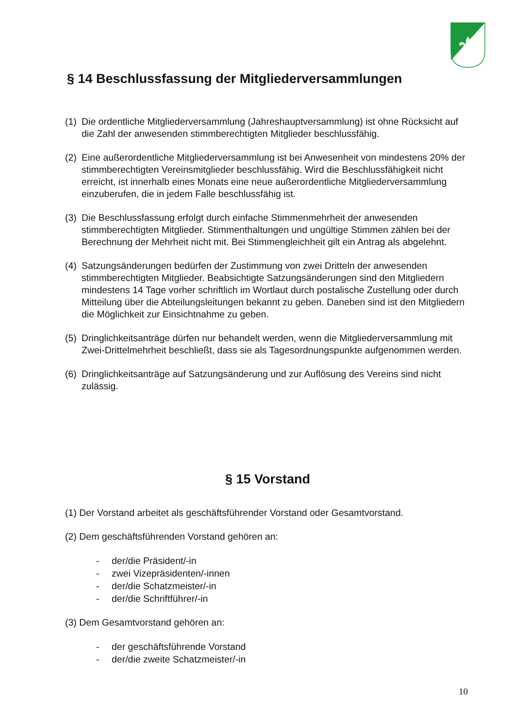⚜
§ 14 Beschlussfassung der Mitgliederversammlungen
(1) Die ordentliche Mitgliederversammlung (Jahreshauptversammlung) ist ohne Rücksicht auf die Zahl der anwesenden stimmberechtigten Mitglieder beschlussfähig.
(2) Eine außerordentliche Mitgliederversammlung ist bei Anwesenheit von mindestens 20% der stimmberechtigten Vereinsmitglieder beschlussfähig. Wird die Beschlussfähigkeit nicht erreicht, ist innerhalb eines Monats eine neue außerordentliche Mitgliederversammlung einzuberufen, die in jedem Falle beschlussfähig ist.
(3) Die Beschlussfassung erfolgt durch einfache Stimmenmehrheit der anwesenden stimmberechtigten Mitglieder. Stimmenthaltungen und ungültige Stimmen zählen bei der Berechnung der Mehrheit nicht mit. Bei Stimmengleichheit gilt ein Antrag als abgelehnt.
(4) Satzungsänderungen bedürfen der Zustimmung von zwei Dritteln der anwesenden stimmberechtigten Mitglieder. Beabsichtigte Satzungsänderungen sind den Mitgliedern mindestens 14 Tage vorher schriftlich im Wortlaut durch postalische Zustellung oder durch Mitteilung über die Abteilungsleitungen bekannt zu geben. Daneben sind ist den Mitgliedern die Möglichkeit zur Einsichtnahme zu geben.
(5) Dringlichkeitsanträge dürfen nur behandelt werden, wenn die Mitgliederversammlung mit Zwei-Drittelmehrheit beschließt, dass sie als Tagesordnungspunkte aufgenommen werden.
(6) Dringlichkeitsanträge auf Satzungsänderung und zur Auflösung des Vereins sind nicht zulässig.
§ 15 Vorstand
(1) Der Vorstand arbeitet als geschäftsführender Vorstand oder Gesamtvorstand.
(2) Dem geschäftsführenden Vorstand gehören an:
- der/die Präsident/-in
- zwei Vizepräsidenten/-innen
- der/die Schatzmeister/-in
- der/die Schriftführer/-in
(3) Dem Gesamtvorstand gehören an:
- der geschäftsführende Vorstand
- der/die zweite Schatzmeister/-in
10